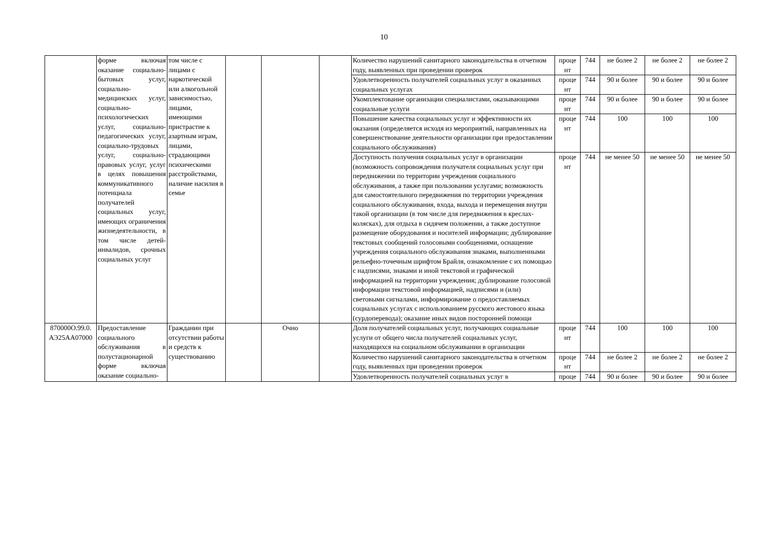10
| | форме включая оказание социально-бытовых услуг, социально-медицинских услуг, социально-психологических услуг, социально-педагогических услуг, социально-трудовых услуг, социально-правовых услуг, услуг в целях повышения коммуникативного потенциала получателей социальных услуг, имеющих ограничения жизнедеятельности, в том числе детей-инвалидов, срочных социальных услуг | том числе с лицами с наркотической или алкогольной зависимостью, лицами, имеющими пристрастие к азартным играм, лицами, страдающими психическими расстройствами, наличие насилия в семье | | | | Количество нарушений санитарного законодательства в отчетном году, выявленных при проведении проверок | проце нт | 744 | не более 2 | не более 2 | не более 2 |
| | | | | | | Удовлетворенность получателей социальных услуг в оказанных социальных услугах | проце нт | 744 | 90 и более | 90 и более | 90 и более |
| | | | | | | Укомплектование организации специалистами, оказывающими социальные услуги | проце нт | 744 | 90 и более | 90 и более | 90 и более |
| | | | | | | Повышение качества социальных услуг и эффективности их оказания (определяется исходя из мероприятий, направленных на совершенствование деятельности организации при предоставлении социального обслуживания) | проце нт | 744 | 100 | 100 | 100 |
| | | | | | | Доступность получения социальных услуг в организации (возможность сопровождения получателя социальных услуг при передвижении по территории учреждения социального обслуживания, а также при пользовании услугами; возможность для самостоятельного передвижения по территории учреждения социального обслуживания, входа, выхода и перемещения внутри такой организации (в том числе для передвижения в креслах-колясках), для отдыха в сидячем положении, а также доступное размещение оборудования и носителей информации; дублирование текстовых сообщений голосовыми сообщениями, оснащение учреждения социального обслуживания знаками, выполненными рельефно-точечным шрифтом Брайля, ознакомление с их помощью с надписями, знаками и иной текстовой и графической информацией на территории учреждения; дублирование голосовой информации текстовой информацией, надписями и (или) световыми сигналами, информирование о предоставляемых социальных услугах с использованием русского жестового языка (сурдоперевода); оказание иных видов посторонней помощи | проце нт | 744 | не менее 50 | не менее 50 | не менее 50 |
| 870000О.99.0. АЭ25АА07000 | Предоставление социального обслуживания в полустационарной форме включая оказание социально- | Гражданин при отсутствии работы и средств к существованию | | Очно | | Доля получателей социальных услуг, получающих социальные услуги от общего числа получателей социальных услуг, находящихся на социальном обслуживании в организации | проце нт | 744 | 100 | 100 | 100 |
| | | | | | | Количество нарушений санитарного законодательства в отчетном году, выявленных при проведении проверок | проце нт | 744 | не более 2 | не более 2 | не более 2 |
| | | | | | | Удовлетворенность получателей социальных услуг в | проце | 744 | 90 и более | 90 и более | 90 и более |